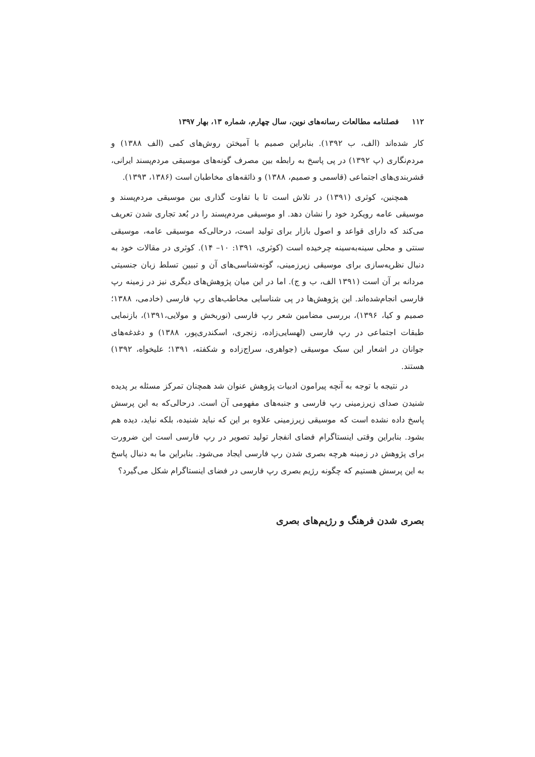۱۱۲ فصلنامه مطالعات رسانه‌های نوین، سال چهارم، شماره ۱۳، بهار ۱۳۹۷
کار شده‌اند (الف، ب ۱۳۹۲). بنابراین صمیم با آمیختن روش‌های کمی (الف ۱۳۸۸) و مردم‌نگاری (پ ۱۳۹۲) در پی پاسخ به رابطه بین مصرف گونه‌های موسیقی مردم‌پسند ایرانی، قشربندی‌های اجتماعی (قاسمی و صمیم، ۱۳۸۸) و ذائقه‌های مخاطبان است (۱۳۸۶، ۱۳۹۳).
همچنین، کوثری (۱۳۹۱) در تلاش است تا با تفاوت گذاری بین موسیقی مردم‌پسند و موسیقی عامه رویکرد خود را نشان دهد. او موسیقی مردم‌پسند را در بُعد تجاری شدن تعریف می‌کند که دارای قواعد و اصول بازار برای تولید است، درحالی‌که موسیقی عامه، موسیقی سنتی و محلی سینه‌به‌سینه چرخیده است (کوثری، ۱۳۹۱: ۱۰– ۱۴). کوثری در مقالات خود به دنبال نظریه‌سازی برای موسیقی زیرزمینی، گونه‌شناسی‌های آن و تبیین تسلط زبان جنسیتی مردانه بر آن است (۱۳۹۱ الف، ب و ج). اما در این میان پژوهش‌های دیگری نیز در زمینه رپ فارسی انجام‌شده‌اند. این پژوهش‌ها در پی شناسایی مخاطب‌های رپ فارسی (خادمی، ۱۳۸۸؛ صمیم و کیا، ۱۳۹۶)، بررسی مضامین شعر رپ فارسی (نوربخش و مولایی،۱۳۹۱)، بازنمایی طبقات اجتماعی در رپ فارسی (لهسایی‌زاده، زنجری، اسکندری‌پور، ۱۳۸۸) و دغدغه‌های جوانان در اشعار این سبک موسیقی (جواهری، سراج‌زاده و شکفته، ۱۳۹۱؛ علیخواه، ۱۳۹۲) هستند.
در نتیجه با توجه به آنچه پیرامون ادبیات پژوهش عنوان شد همچنان تمرکز مسئله بر پدیده شنیدن صدای زیرزمینی رپ فارسی و جنبه‌های مفهومی آن است. درحالی‌که به این پرسش پاسخ داده نشده است که موسیقی زیرزمینی علاوه بر این که نباید شنیده، بلکه نباید، دیده هم بشود. بنابراین وقتی اینستاگرام فضای انفجار تولید تصویر در رپ فارسی است این ضرورت برای پژوهش در زمینه هرچه بصری شدن رپ فارسی ایجاد می‌شود. بنابراین ما به دنبال پاسخ به این پرسش هستیم که چگونه رژیم بصری رپ فارسی در فضای اینستاگرام شکل می‌گیرد؟
بصری شدن فرهنگ و رژیم‌های بصری